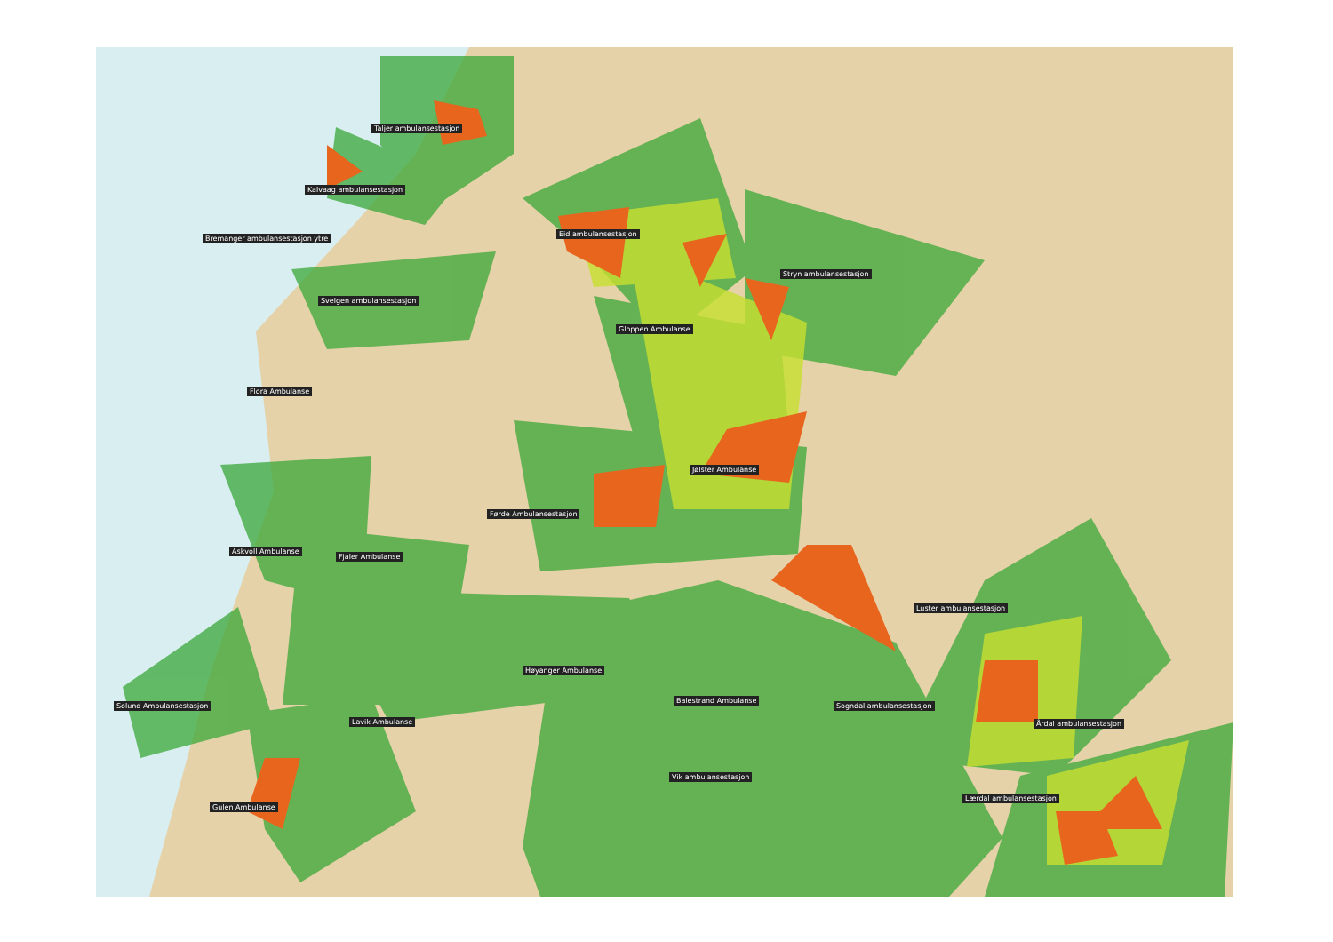Taljer ambulansestasjon
Kalvaag ambulansestasjon
Bremanger ambulansestasjon ytre
Eid ambulansestasjon
Stryn ambulansestasjon
Svelgen ambulansestasjon
Gloppen Ambulanse
Flora Ambulanse
Jølster Ambulanse
Førde Ambulansestasjon
Askvoll Ambulanse
Fjaler Ambulanse
Luster ambulansestasjon
Høyanger Ambulanse
Balestrand Ambulanse
Sogndal ambulansestasjon Solund Ambulansestasjon
Lavik Ambulanse Årdal ambulansestasjon
Vik ambulansestasjon
Lærdal ambulansestasjon
Gulen Ambulanse